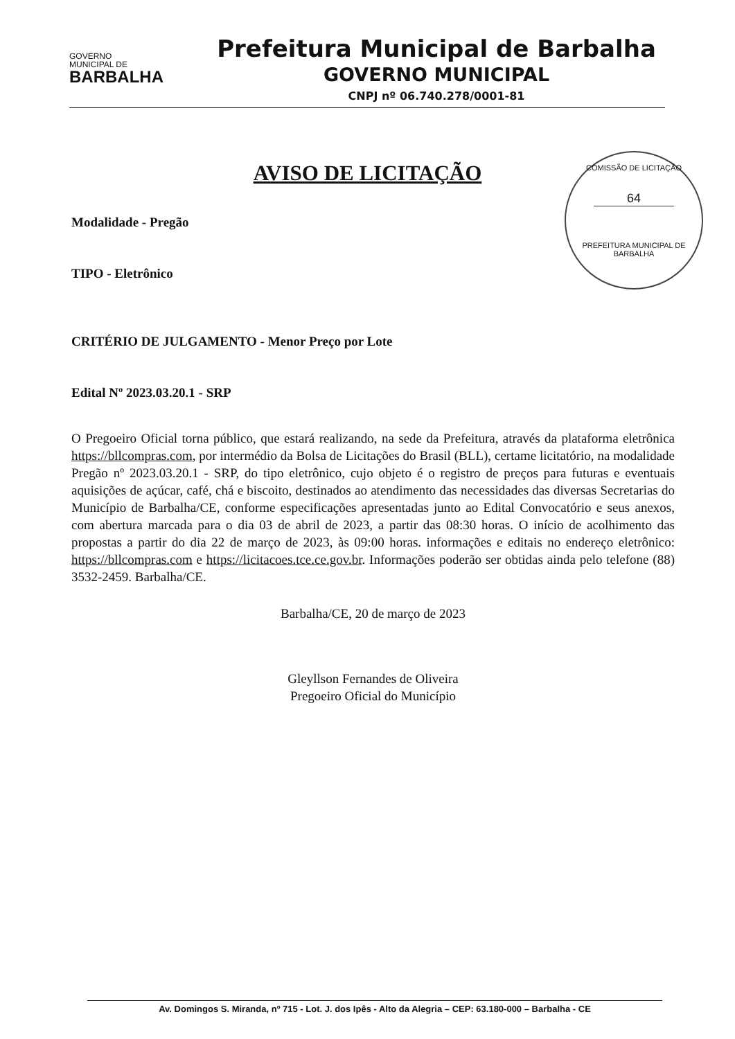GOVERNO
MUNICIPAL DE
BARBALHA
Prefeitura Municipal de Barbalha
GOVERNO MUNICIPAL
CNPJ nº 06.740.278/0001-81
AVISO DE LICITAÇÃO
COMISSÃO DE LICITAÇÃO
64
PREFEITURA MUNICIPAL DE BARBALHA
Modalidade - Pregão
TIPO - Eletrônico
CRITÉRIO DE JULGAMENTO - Menor Preço por Lote
Edital Nº 2023.03.20.1 - SRP
O Pregoeiro Oficial torna público, que estará realizando, na sede da Prefeitura, através da plataforma eletrônica https://bllcompras.com, por intermédio da Bolsa de Licitações do Brasil (BLL), certame licitatório, na modalidade Pregão nº 2023.03.20.1 - SRP, do tipo eletrônico, cujo objeto é o registro de preços para futuras e eventuais aquisições de açúcar, café, chá e biscoito, destinados ao atendimento das necessidades das diversas Secretarias do Município de Barbalha/CE, conforme especificações apresentadas junto ao Edital Convocatório e seus anexos, com abertura marcada para o dia 03 de abril de 2023, a partir das 08:30 horas. O início de acolhimento das propostas a partir do dia 22 de março de 2023, às 09:00 horas. informações e editais no endereço eletrônico: https://bllcompras.com e https://licitacoes.tce.ce.gov.br. Informações poderão ser obtidas ainda pelo telefone (88) 3532-2459. Barbalha/CE.
Barbalha/CE, 20 de março de 2023
Gleyllson Fernandes de Oliveira
Pregoeiro Oficial do Município
Av. Domingos S. Miranda, nº 715 - Lot. J. dos Ipês - Alto da Alegria – CEP: 63.180-000 – Barbalha - CE